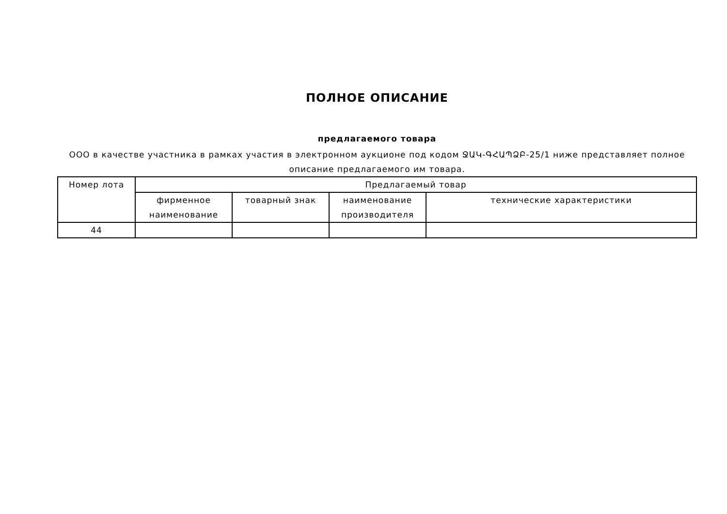ПОЛНОЕ ОПИСАНИЕ
предлагаемого товара
ООО в качестве участника в рамках участия в электронном аукционе под кодом ՋԱԿ-ԳՀԱՊՁԲ-25/1 ниже представляет полное описание предлагаемого им товара.
| Номер лота | Предлагаемый товар | | | |
| --- | --- | --- | --- | --- |
| | фирменное наименование | товарный знак | наименование производителя | технические характеристики |
| 44 | | | | |